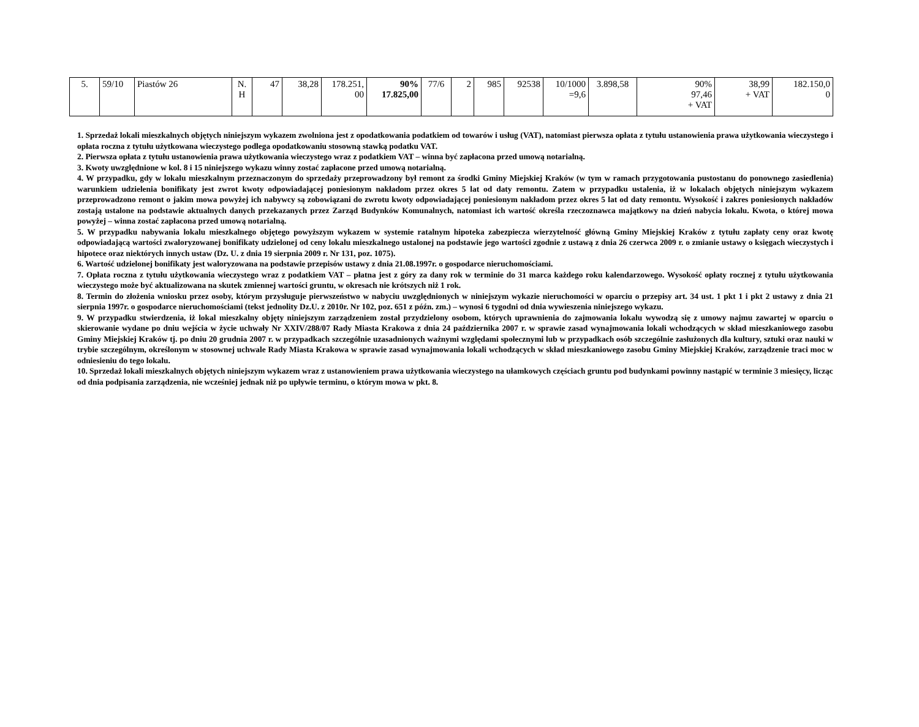| 5. | 59/10 | Piastów 26 | N. H | 47 | 38,28 | 178.251, 00 | 90% 17.825,00 | 77/6 | 2 | 985 | 92538 | 10/1000 =9,6 | 3.898,58 | 90% 97,46 + VAT | 38,99 + VAT | 182.150,0 0 |
1. Sprzedaż lokali mieszkalnych objętych niniejszym wykazem zwolniona jest z opodatkowania podatkiem od towarów i usług (VAT), natomiast pierwsza opłata z tytułu ustanowienia prawa użytkowania wieczystego i opłata roczna z tytułu użytkowana wieczystego podlega opodatkowaniu stosowną stawką podatku VAT.
2. Pierwsza opłata z tytułu ustanowienia prawa użytkowania wieczystego wraz z podatkiem VAT – winna być zapłacona przed umową notarialną.
3. Kwoty uwzględnione w kol. 8 i 15 niniejszego wykazu winny zostać zapłacone przed umową notarialną.
4. W przypadku, gdy w lokalu mieszkalnym przeznaczonym do sprzedaży przeprowadzony był remont za środki Gminy Miejskiej Kraków (w tym w ramach przygotowania pustostanu do ponownego zasiedlenia) warunkiem udzielenia bonifikaty jest zwrot kwoty odpowiadającej poniesionym nakładom przez okres 5 lat od daty remontu. Zatem w przypadku ustalenia, iż w lokalach objętych niniejszym wykazem przeprowadzono remont o jakim mowa powyżej ich nabywcy są zobowiązani do zwrotu kwoty odpowiadającej poniesionym nakładom przez okres 5 lat od daty remontu. Wysokość i zakres poniesionych nakładów zostają ustalone na podstawie aktualnych danych przekazanych przez Zarząd Budynków Komunalnych, natomiast ich wartość określa rzeczoznawca majątkowy na dzień nabycia lokalu. Kwota, o której mowa powyżej – winna zostać zapłacona przed umową notarialną.
5. W przypadku nabywania lokalu mieszkalnego objętego powyższym wykazem w systemie ratalnym hipoteka zabezpiecza wierzytelność główną Gminy Miejskiej Kraków z tytułu zapłaty ceny oraz kwotę odpowiadającą wartości zwaloryzowanej bonifikaty udzielonej od ceny lokalu mieszkalnego ustalonej na podstawie jego wartości zgodnie z ustawą z dnia 26 czerwca 2009 r. o zmianie ustawy o księgach wieczystych i hipotece oraz niektórych innych ustaw (Dz. U. z dnia 19 sierpnia 2009 r. Nr 131, poz. 1075).
6. Wartość udzielonej bonifikaty jest waloryzowana na podstawie przepisów ustawy z dnia 21.08.1997r. o gospodarce nieruchomościami.
7. Opłata roczna z tytułu użytkowania wieczystego wraz z podatkiem VAT – płatna jest z góry za dany rok w terminie do 31 marca każdego roku kalendarzowego. Wysokość opłaty rocznej z tytułu użytkowania wieczystego może być aktualizowana na skutek zmiennej wartości gruntu, w okresach nie krótszych niż 1 rok.
8. Termin do złożenia wniosku przez osoby, którym przysługuje pierwszeństwo w nabyciu uwzględnionych w niniejszym wykazie nieruchomości w oparciu o przepisy art. 34 ust. 1 pkt 1 i pkt 2 ustawy z dnia 21 sierpnia 1997r. o gospodarce nieruchomościami (tekst jednolity Dz.U. z 2010r. Nr 102, poz. 651 z późn. zm.) – wynosi 6 tygodni od dnia wywieszenia niniejszego wykazu.
9. W przypadku stwierdzenia, iż lokal mieszkalny objęty niniejszym zarządzeniem został przydzielony osobom, których uprawnienia do zajmowania lokalu wywodzą się z umowy najmu zawartej w oparciu o skierowanie wydane po dniu wejścia w życie uchwały Nr XXIV/288/07 Rady Miasta Krakowa z dnia 24 października 2007 r. w sprawie zasad wynajmowania lokali wchodzących w skład mieszkaniowego zasobu Gminy Miejskiej Kraków tj. po dniu 20 grudnia 2007 r. w przypadkach szczególnie uzasadnionych ważnymi względami społecznymi lub w przypadkach osób szczególnie zasłużonych dla kultury, sztuki oraz nauki w trybie szczególnym, określonym w stosownej uchwale Rady Miasta Krakowa w sprawie zasad wynajmowania lokali wchodzących w skład mieszkaniowego zasobu Gminy Miejskiej Kraków, zarządzenie traci moc w odniesieniu do tego lokalu.
10. Sprzedaż lokali mieszkalnych objętych niniejszym wykazem wraz z ustanowieniem prawa użytkowania wieczystego na ułamkowych częściach gruntu pod budynkami powinny nastąpić w terminie 3 miesięcy, licząc od dnia podpisania zarządzenia, nie wcześniej jednak niż po upływie terminu, o którym mowa w pkt. 8.